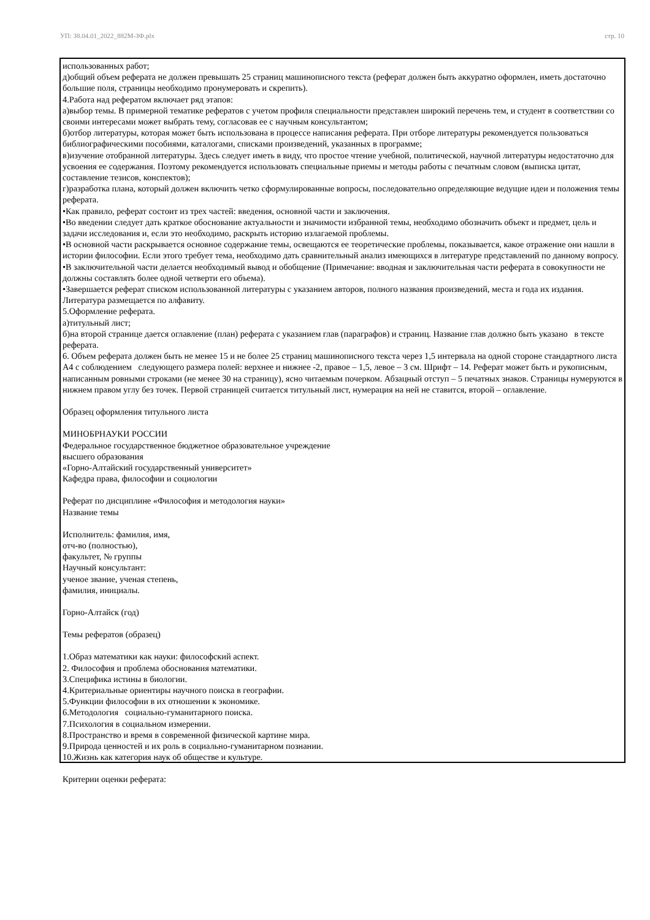УП: 38.04.01_2022_882М-ЗФ.plx стр. 10
использованных работ;
д)общий объем реферата не должен превышать 25 страниц машинописного текста (реферат должен быть аккуратно оформлен, иметь достаточно большие поля, страницы необходимо пронумеровать и скрепить).
4.Работа над рефератом включает ряд этапов:
а)выбор темы. В примерной тематике рефератов с учетом профиля специальности представлен широкий перечень тем, и студент в соответствии со своими интересами может выбрать тему, согласовав ее с научным консультантом;
б)отбор литературы, которая может быть использована в процессе написания реферата. При отборе литературы рекомендуется пользоваться библиографическими пособиями, каталогами, списками произведений, указанных в программе;
в)изучение отобранной литературы. Здесь следует иметь в виду, что простое чтение учебной, политической, научной литературы недостаточно для усвоения ее содержания. Поэтому рекомендуется использовать специальные приемы и методы работы с печатным словом (выписка цитат, составление тезисов, конспектов);
г)разработка плана, который должен включить четко сформулированные вопросы, последовательно определяющие ведущие идеи и положения темы реферата.
•Как правило, реферат состоит из трех частей: введения, основной части и заключения.
•Во введении следует дать краткое обоснование актуальности и значимости избранной темы, необходимо обозначить объект и предмет, цель и задачи исследования и, если это необходимо, раскрыть историю излагаемой проблемы.
•В основной части раскрывается основное содержание темы, освещаются ее теоретические проблемы, показывается, какое отражение они нашли в истории философии. Если этого требует тема, необходимо дать сравнительный анализ имеющихся в литературе представлений по данному вопросу.
•В заключительной части делается необходимый вывод и обобщение (Примечание: вводная и заключительная части реферата в совокупности не должны составлять более одной четверти его объема).
•Завершается реферат списком использованной литературы с указанием авторов, полного названия произведений, места и года их издания. Литература размещается по алфавиту.
5.Оформление реферата.
а)титульный лист;
б)на второй странице дается оглавление (план) реферата с указанием глав (параграфов) и страниц. Название глав должно быть указано в тексте реферата.
6. Объем реферата должен быть не менее 15 и не более 25 страниц машинописного текста через 1,5 интервала на одной стороне стандартного листа А4 с соблюдением следующего размера полей: верхнее и нижнее -2, правое – 1,5, левое – 3 см. Шрифт – 14. Реферат может быть и рукописным, написанным ровными строками (не менее 30 на страницу), ясно читаемым почерком. Абзацный отступ – 5 печатных знаков. Страницы нумеруются в нижнем правом углу без точек. Первой страницей считается титульный лист, нумерация на ней не ставится, второй – оглавление.
Образец оформления титульного листа
МИНОБРНАУКИ РОССИИ
Федеральное государственное бюджетное образовательное учреждение
высшего образования
«Горно-Алтайский государственный университет»
Кафедра права, философии и социологии
Реферат по дисциплине «Философия и методология науки»
Название темы
Исполнитель: фамилия, имя,
отч-во (полностью),
факультет, № группы
Научный консультант:
ученое звание, ученая степень,
фамилия, инициалы.
Горно-Алтайск (год)
Темы рефератов (образец)
1.Образ математики как науки: философский аспект.
2. Философия и проблема обоснования математики.
3.Специфика истины в биологии.
4.Критериальные ориентиры научного поиска в географии.
5.Функции философии в их отношении к экономике.
6.Методология социально-гуманитарного поиска.
7.Психология в социальном измерении.
8.Пространство и время в современной физической картине мира.
9.Природа ценностей и их роль в социально-гуманитарном познании.
10.Жизнь как категория наук об обществе и культуре.
Критерии оценки реферата: